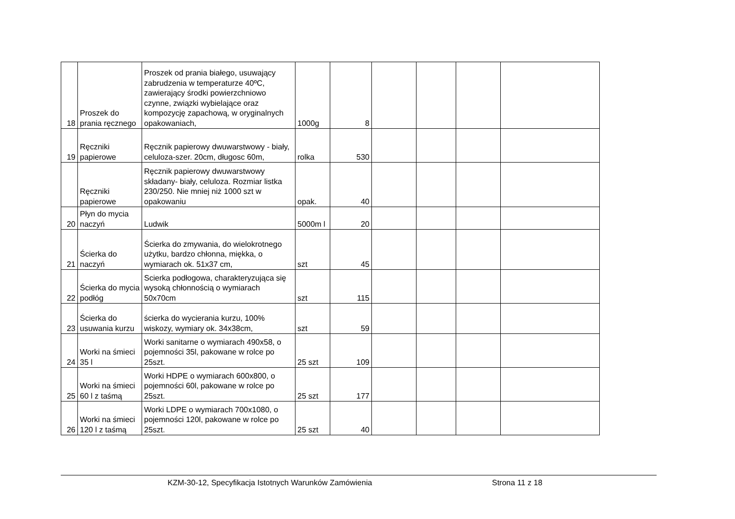| 18 | Proszek do prania ręcznego | Proszek od prania białego, usuwający zabrudzenia w temperaturze 40ºC, zawierający środki powierzchniowo czynne, związki wybielające oraz kompozycję zapachową, w oryginalnych opakowaniach, | 1000g | 8 | | | | |
| 19 | Ręczniki papierowe | Ręcznik papierowy dwuwarstwowy - biały, celuloza-szer. 20cm, długosc 60m, | rolka | 530 | | | | |
| | Ręczniki papierowe | Ręcznik papierowy dwuwarstwowy składany- biały, celuloza. Rozmiar listka 230/250. Nie mniej niż 1000 szt w opakowaniu | opak. | 40 | | | | |
| 20 | Płyn do mycia naczyń | Ludwik | 5000m l | 20 | | | | |
| 21 | Ścierka do naczyń | Ścierka do zmywania, do wielokrotnego użytku, bardzo chłonna, miękka, o wymiarach ok. 51x37 cm, | szt | 45 | | | | |
| 22 | Ścierka do mycia podłóg | Scierka podłogowa, charakteryzująca się wysoką chłonnością o wymiarach 50x70cm | szt | 115 | | | | |
| 23 | Ścierka do usuwania kurzu | ścierka do wycierania kurzu, 100% wiskozy, wymiary ok. 34x38cm, | szt | 59 | | | | |
| 24 | Worki na śmieci 35 l | Worki sanitarne o wymiarach 490x58, o pojemności 35l, pakowane w rolce po 25szt. | 25 szt | 109 | | | | |
| 25 | Worki na śmieci 60 l z taśmą | Worki HDPE o wymiarach 600x800, o pojemności 60l, pakowane w rolce po 25szt. | 25 szt | 177 | | | | |
| 26 | Worki na śmieci 120 l z taśmą | Worki LDPE o wymiarach 700x1080, o pojemności 120l, pakowane w rolce po 25szt. | 25 szt | 40 | | | | |
KZM-30-12, Specyfikacja Istotnych Warunków Zamówienia Strona 11 z 18